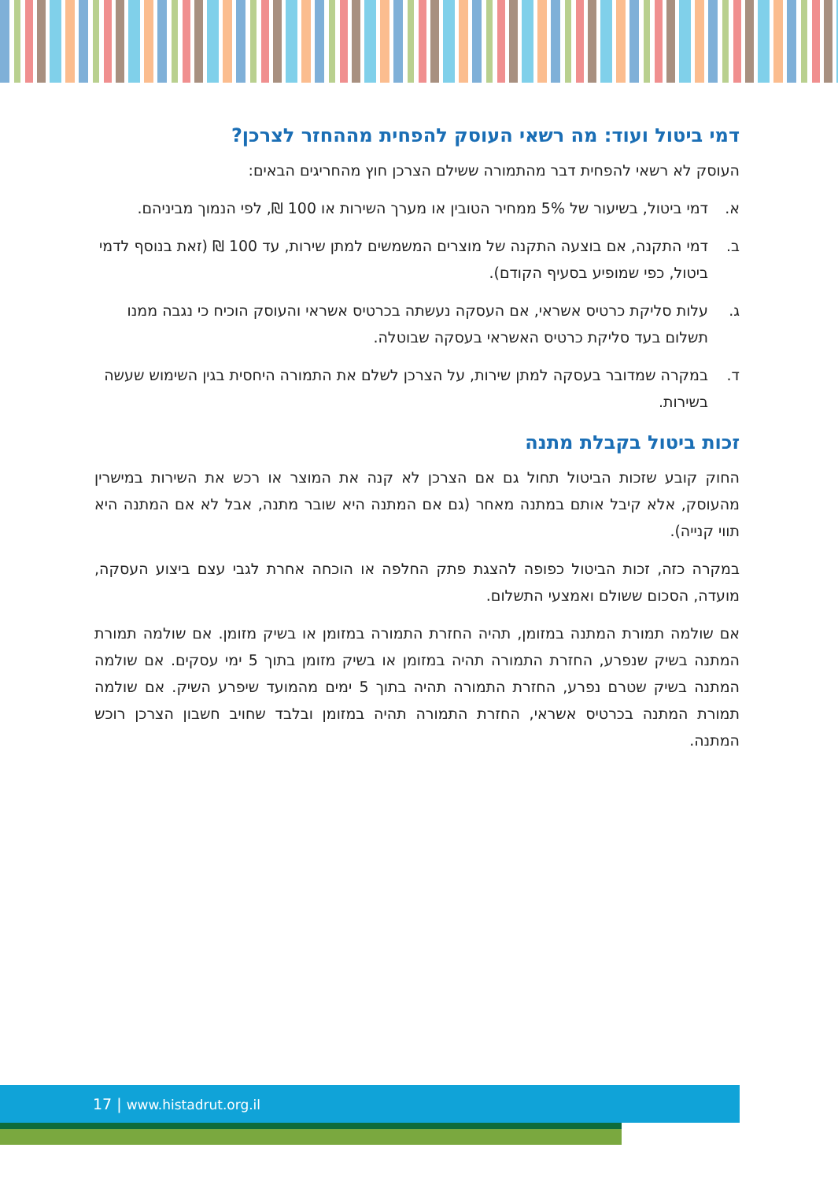דמי ביטול ועוד: מה רשאי העוסק להפחית מההחזר לצרכן?
העוסק לא רשאי להפחית דבר מהתמורה ששילם הצרכן חוץ מהחריגים הבאים:
א. דמי ביטול, בשיעור של 5% ממחיר הטובין או מערך השירות או 100 ₪, לפי הנמוך מביניהם.
ב. דמי התקנה, אם בוצעה התקנה של מוצרים המשמשים למתן שירות, עד 100 ₪ (זאת בנוסף לדמי ביטול, כפי שמופיע בסעיף הקודם).
ג. עלות סליקת כרטיס אשראי, אם העסקה נעשתה בכרטיס אשראי והעוסק הוכיח כי נגבה ממנו תשלום בעד סליקת כרטיס האשראי בעסקה שבוטלה.
ד. במקרה שמדובר בעסקה למתן שירות, על הצרכן לשלם את התמורה היחסית בגין השימוש שעשה בשירות.
זכות ביטול בקבלת מתנה
החוק קובע שזכות הביטול תחול גם אם הצרכן לא קנה את המוצר או רכש את השירות במישרין מהעוסק, אלא קיבל אותם במתנה מאחר (גם אם המתנה היא שובר מתנה, אבל לא אם המתנה היא תווי קנייה).
במקרה כזה, זכות הביטול כפופה להצגת פתק החלפה או הוכחה אחרת לגבי עצם ביצוע העסקה, מועדה, הסכום ששולם ואמצעי התשלום.
אם שולמה תמורת המתנה במזומן, תהיה החזרת התמורה במזומן או בשיק מזומן. אם שולמה תמורת המתנה בשיק שנפרע, החזרת התמורה תהיה במזומן או בשיק מזומן בתוך 5 ימי עסקים. אם שולמה המתנה בשיק שטרם נפרע, החזרת התמורה תהיה בתוך 5 ימים מהמועד שיפרע השיק. אם שולמה תמורת המתנה בכרטיס אשראי, החזרת התמורה תהיה במזומן ובלבד שחויב חשבון הצרכן רוכש המתנה.
17 | www.histadrut.org.il